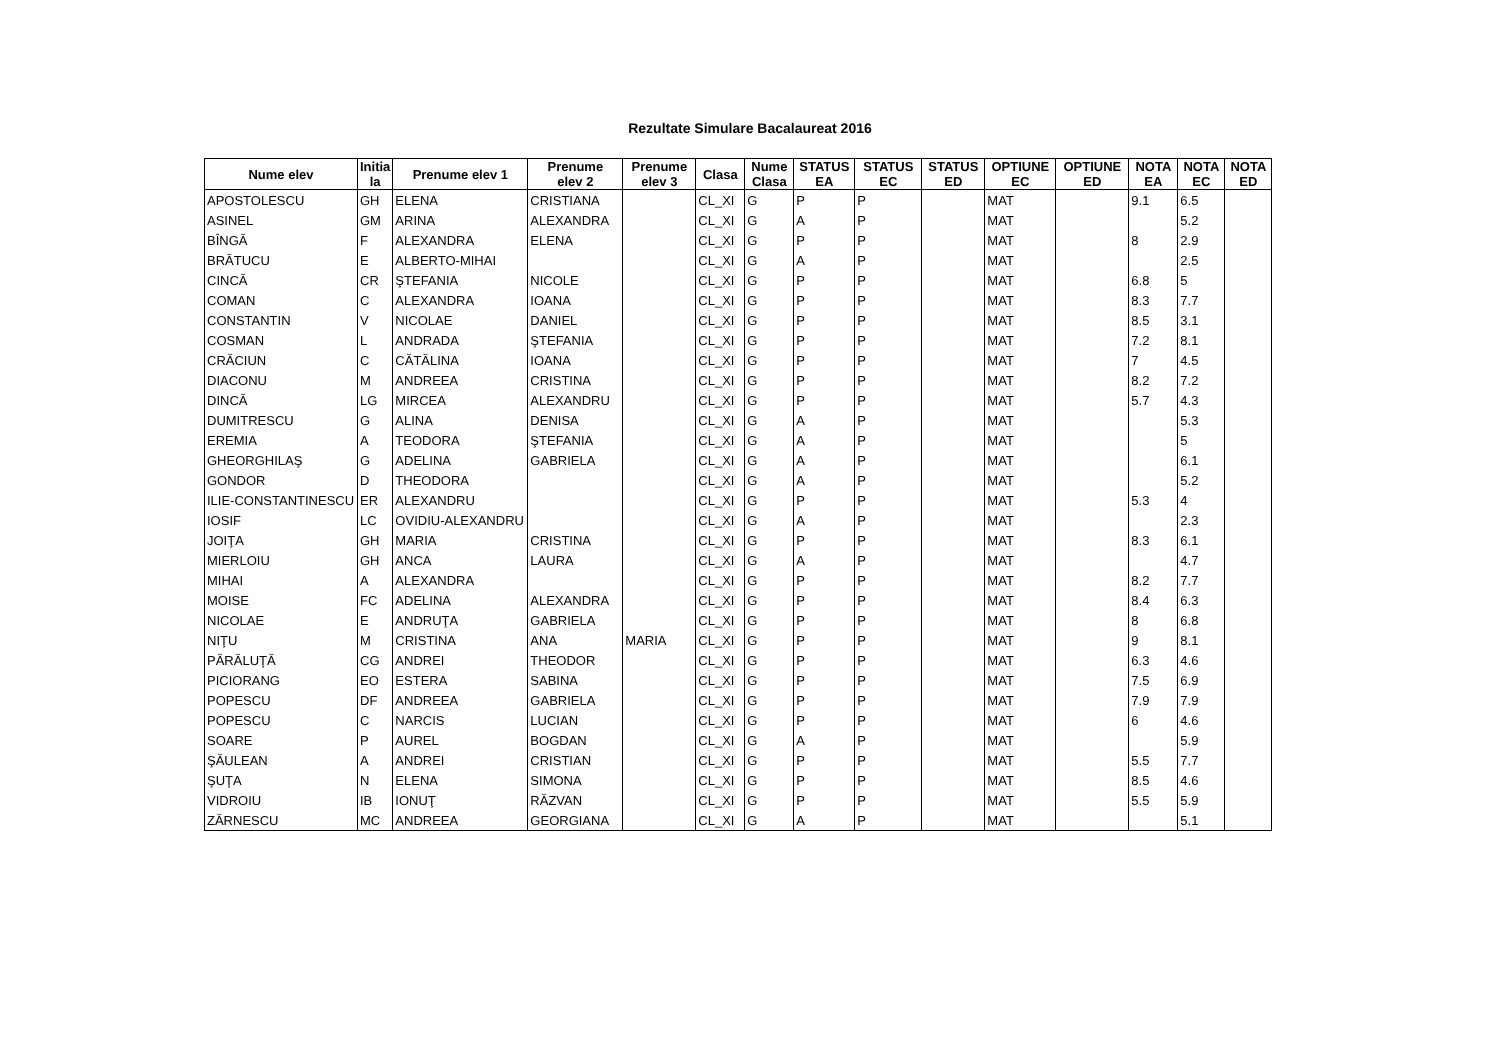Rezultate Simulare Bacalaureat 2016
| Nume elev | Initia la | Prenume elev 1 | Prenume elev 2 | Prenume elev 3 | Clasa | Nume Clasa | STATUS EA | STATUS EC | STATUS ED | OPTIUNE EC | OPTIUNE ED | NOTA EA | NOTA EC | NOTA ED |
| --- | --- | --- | --- | --- | --- | --- | --- | --- | --- | --- | --- | --- | --- | --- |
| APOSTOLESCU | GH | ELENA | CRISTIANA | | CL_XI | G | P | P | | MAT | | 9.1 | 6.5 | |
| ASINEL | GM | ARINA | ALEXANDRA | | CL_XI | G | A | P | | MAT | | | 5.2 | |
| BÎNGĂ | F | ALEXANDRA | ELENA | | CL_XI | G | P | P | | MAT | | 8 | 2.9 | |
| BRĂTUCU | E | ALBERTO-MIHAI | | | CL_XI | G | A | P | | MAT | | | 2.5 | |
| CINCĂ | CR | ŞTEFANIA | NICOLE | | CL_XI | G | P | P | | MAT | | 6.8 | 5 | |
| COMAN | C | ALEXANDRA | IOANA | | CL_XI | G | P | P | | MAT | | 8.3 | 7.7 | |
| CONSTANTIN | V | NICOLAE | DANIEL | | CL_XI | G | P | P | | MAT | | 8.5 | 3.1 | |
| COSMAN | L | ANDRADA | ŞTEFANIA | | CL_XI | G | P | P | | MAT | | 7.2 | 8.1 | |
| CRĂCIUN | C | CĂTĂLINA | IOANA | | CL_XI | G | P | P | | MAT | | 7 | 4.5 | |
| DIACONU | M | ANDREEA | CRISTINA | | CL_XI | G | P | P | | MAT | | 8.2 | 7.2 | |
| DINCĂ | LG | MIRCEA | ALEXANDRU | | CL_XI | G | P | P | | MAT | | 5.7 | 4.3 | |
| DUMITRESCU | G | ALINA | DENISA | | CL_XI | G | A | P | | MAT | | | 5.3 | |
| EREMIA | A | TEODORA | ŞTEFANIA | | CL_XI | G | A | P | | MAT | | | 5 | |
| GHEORGHILAŞ | G | ADELINA | GABRIELA | | CL_XI | G | A | P | | MAT | | | 6.1 | |
| GONDOR | D | THEODORA | | | CL_XI | G | A | P | | MAT | | | 5.2 | |
| ILIE-CONSTANTINESCU | ER | ALEXANDRU | | | CL_XI | G | P | P | | MAT | | 5.3 | 4 | |
| IOSIF | LC | OVIDIU-ALEXANDRU | | | CL_XI | G | A | P | | MAT | | | 2.3 | |
| JOIŢA | GH | MARIA | CRISTINA | | CL_XI | G | P | P | | MAT | | 8.3 | 6.1 | |
| MIERLOIU | GH | ANCA | LAURA | | CL_XI | G | A | P | | MAT | | | 4.7 | |
| MIHAI | A | ALEXANDRA | | | CL_XI | G | P | P | | MAT | | 8.2 | 7.7 | |
| MOISE | FC | ADELINA | ALEXANDRA | | CL_XI | G | P | P | | MAT | | 8.4 | 6.3 | |
| NICOLAE | E | ANDRUŢA | GABRIELA | | CL_XI | G | P | P | | MAT | | 8 | 6.8 | |
| NIŢU | M | CRISTINA | ANA | MARIA | CL_XI | G | P | P | | MAT | | 9 | 8.1 | |
| PĂRĂLUŢĂ | CG | ANDREI | THEODOR | | CL_XI | G | P | P | | MAT | | 6.3 | 4.6 | |
| PICIORANG | EO | ESTERA | SABINA | | CL_XI | G | P | P | | MAT | | 7.5 | 6.9 | |
| POPESCU | DF | ANDREEA | GABRIELA | | CL_XI | G | P | P | | MAT | | 7.9 | 7.9 | |
| POPESCU | C | NARCIS | LUCIAN | | CL_XI | G | P | P | | MAT | | 6 | 4.6 | |
| SOARE | P | AUREL | BOGDAN | | CL_XI | G | A | P | | MAT | | | 5.9 | |
| ŞĂULEAN | A | ANDREI | CRISTIAN | | CL_XI | G | P | P | | MAT | | 5.5 | 7.7 | |
| ŞUŢA | N | ELENA | SIMONA | | CL_XI | G | P | P | | MAT | | 8.5 | 4.6 | |
| VIDROIU | IB | IONUŢ | RĂZVAN | | CL_XI | G | P | P | | MAT | | 5.5 | 5.9 | |
| ZĂRNESCU | MC | ANDREEA | GEORGIANA | | CL_XI | G | A | P | | MAT | | | 5.1 | |